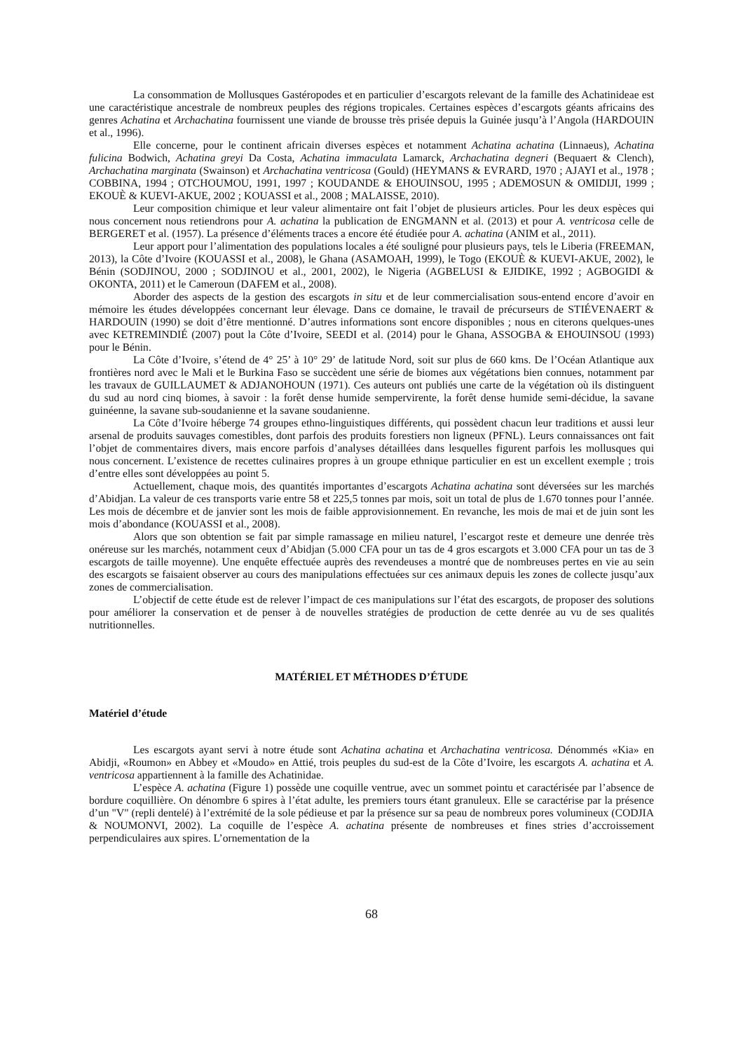La consommation de Mollusques Gastéropodes et en particulier d’escargots relevant de la famille des Achatinideae est une caractéristique ancestrale de nombreux peuples des régions tropicales. Certaines espèces d’escargots géants africains des genres Achatina et Archachatina fournissent une viande de brousse très prisée depuis la Guinée jusqu’à l’Angola (HARDOUIN et al., 1996).
Elle concerne, pour le continent africain diverses espèces et notamment Achatina achatina (Linnaeus), Achatina fulicina Bodwich, Achatina greyi Da Costa, Achatina immaculata Lamarck, Archachatina degneri (Bequaert & Clench), Archachatina marginata (Swainson) et Archachatina ventricosa (Gould) (HEYMANS & EVRARD, 1970 ; AJAYI et al., 1978 ; COBBINA, 1994 ; OTCHOUMOU, 1991, 1997 ; KOUDANDE & EHOUINSOU, 1995 ; ADEMOSUN & OMIDIJI, 1999 ; EKOUÈ & KUEVI-AKUE, 2002 ; KOUASSI et al., 2008 ; MALAISSE, 2010).
Leur composition chimique et leur valeur alimentaire ont fait l’objet de plusieurs articles. Pour les deux espèces qui nous concernent nous retiendrons pour A. achatina la publication de ENGMANN et al. (2013) et pour A. ventricosa celle de BERGERET et al. (1957). La présence d’éléments traces a encore été étudiée pour A. achatina (ANIM et al., 2011).
Leur apport pour l’alimentation des populations locales a été souligné pour plusieurs pays, tels le Liberia (FREEMAN, 2013), la Côte d’Ivoire (KOUASSI et al., 2008), le Ghana (ASAMOAH, 1999), le Togo (EKOUÈ & KUEVI-AKUE, 2002), le Bénin (SODJINOU, 2000 ; SODJINOU et al., 2001, 2002), le Nigeria (AGBELUSI & EJIDIKE, 1992 ; AGBOGIDI & OKONTA, 2011) et le Cameroun (DAFEM et al., 2008).
Aborder des aspects de la gestion des escargots in situ et de leur commercialisation sous-entend encore d’avoir en mémoire les études développées concernant leur élevage. Dans ce domaine, le travail de précurseurs de STIÉVENAERT & HARDOUIN (1990) se doit d’être mentionné. D’autres informations sont encore disponibles ; nous en citerons quelques-unes avec KETREMINDIÉ (2007) pout la Côte d’Ivoire, SEEDI et al. (2014) pour le Ghana, ASSOGBA & EHOUINSOU (1993) pour le Bénin.
La Côte d’Ivoire, s’étend de 4° 25’ à 10° 29’ de latitude Nord, soit sur plus de 660 kms. De l’Océan Atlantique aux frontières nord avec le Mali et le Burkina Faso se succèdent une série de biomes aux végétations bien connues, notamment par les travaux de GUILLAUMET & ADJANOHOUN (1971). Ces auteurs ont publiés une carte de la végétation où ils distinguent du sud au nord cinq biomes, à savoir : la forêt dense humide sempervirente, la forêt dense humide semi-décidue, la savane guinéenne, la savane sub-soudanienne et la savane soudanienne.
La Côte d’Ivoire héberge 74 groupes ethno-linguistiques différents, qui possèdent chacun leur traditions et aussi leur arsenal de produits sauvages comestibles, dont parfois des produits forestiers non ligneux (PFNL). Leurs connaissances ont fait l’objet de commentaires divers, mais encore parfois d’analyses détaillées dans lesquelles figurent parfois les mollusques qui nous concernent. L’existence de recettes culinaires propres à un groupe ethnique particulier en est un excellent exemple ; trois d’entre elles sont développées au point 5.
Actuellement, chaque mois, des quantités importantes d’escargots Achatina achatina sont déversées sur les marchés d’Abidjan. La valeur de ces transports varie entre 58 et 225,5 tonnes par mois, soit un total de plus de 1.670 tonnes pour l’année. Les mois de décembre et de janvier sont les mois de faible approvisionnement. En revanche, les mois de mai et de juin sont les mois d’abondance (KOUASSI et al., 2008).
Alors que son obtention se fait par simple ramassage en milieu naturel, l’escargot reste et demeure une denrée très onéreuse sur les marchés, notamment ceux d’Abidjan (5.000 CFA pour un tas de 4 gros escargots et 3.000 CFA pour un tas de 3 escargots de taille moyenne). Une enquête effectuée auprès des revendeuses a montré que de nombreuses pertes en vie au sein des escargots se faisaient observer au cours des manipulations effectuées sur ces animaux depuis les zones de collecte jusqu’aux zones de commercialisation.
L’objectif de cette étude est de relever l’impact de ces manipulations sur l’état des escargots, de proposer des solutions pour améliorer la conservation et de penser à de nouvelles stratégies de production de cette denrée au vu de ses qualités nutritionnelles.
MATÉRIEL ET MÉTHODES D’ÉTUDE
Matériel d’étude
Les escargots ayant servi à notre étude sont Achatina achatina et Archachatina ventricosa. Dénommés «Kia» en Abidji, «Roumon» en Abbey et «Moudo» en Attié, trois peuples du sud-est de la Côte d’Ivoire, les escargots A. achatina et A. ventricosa appartiennent à la famille des Achatinidae.
L’espèce A. achatina (Figure 1) possède une coquille ventrue, avec un sommet pointu et caractérisée par l’absence de bordure coquillière. On dénombre 6 spires à l’état adulte, les premiers tours étant granuleux. Elle se caractérise par la présence d’un "V" (repli dentelé) à l’extrémité de la sole pédieuse et par la présence sur sa peau de nombreux pores volumineux (CODJIA & NOUMONVI, 2002). La coquille de l’espèce A. achatina présente de nombreuses et fines stries d’accroissement perpendiculaires aux spires. L’ornementation de la
68